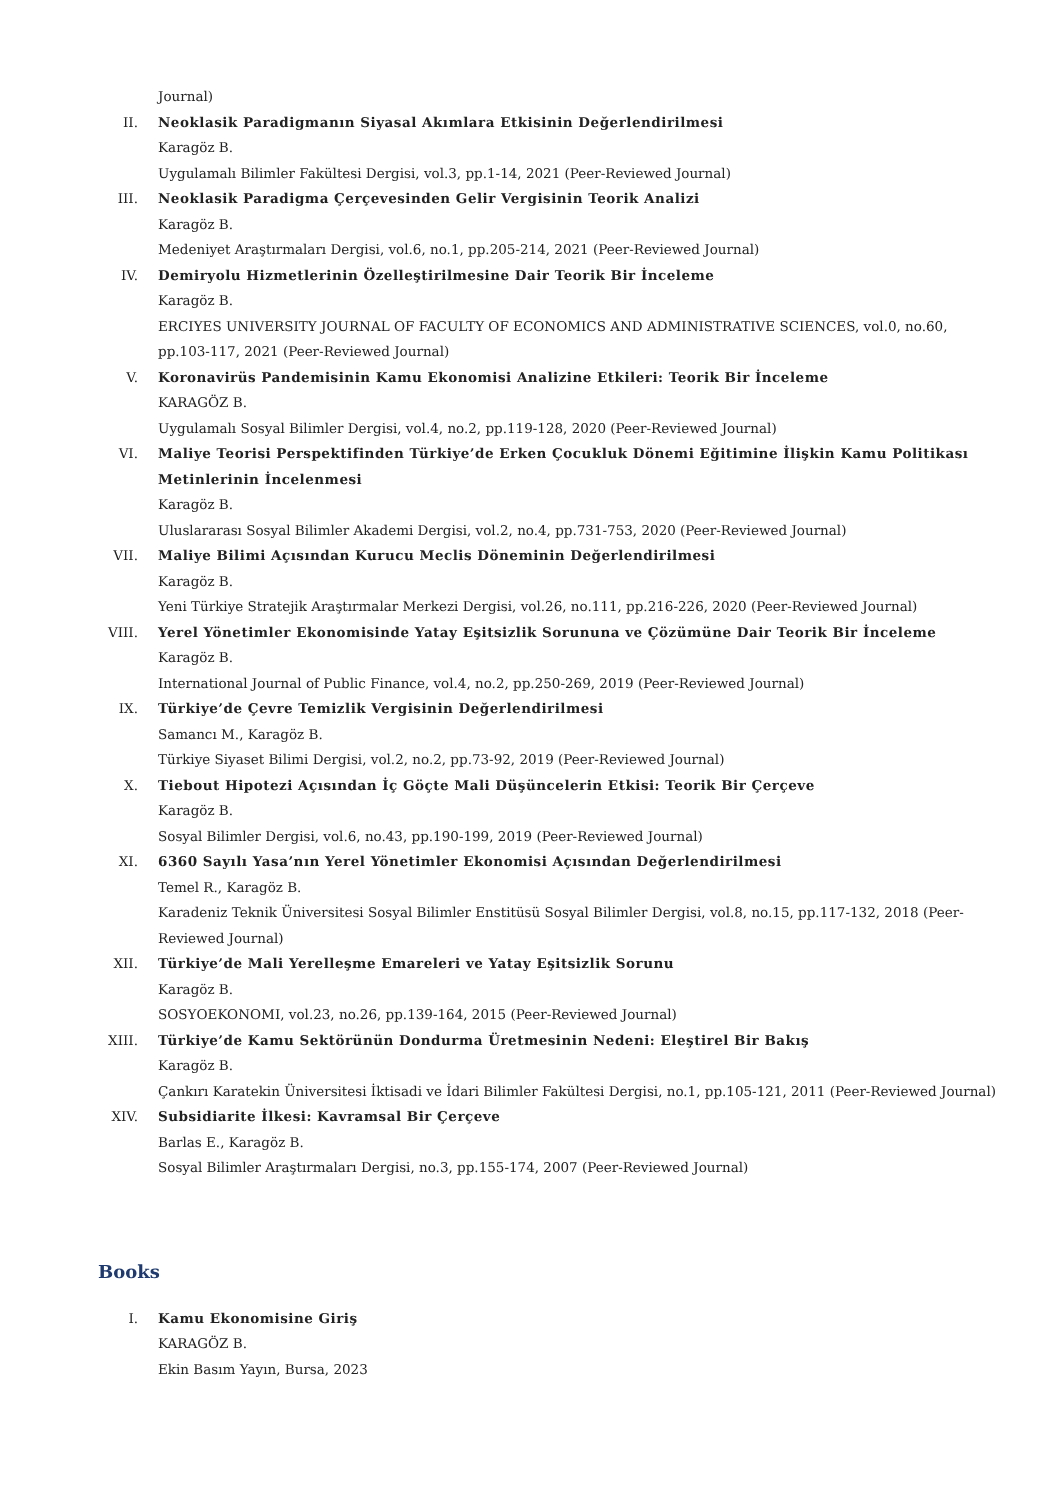Journal)
II. Neoklasik Paradigmanın Siyasal Akımlara Etkisinin Değerlendirilmesi
Karagöz B.
Uygulamalı Bilimler Fakültesi Dergisi, vol.3, pp.1-14, 2021 (Peer-Reviewed Journal)
III. Neoklasik Paradigma Çerçevesinden Gelir Vergisinin Teorik Analizi
Karagöz B.
Medeniyet Araştırmaları Dergisi, vol.6, no.1, pp.205-214, 2021 (Peer-Reviewed Journal)
IV. Demiryolu Hizmetlerinin Özelleştirilmesine Dair Teorik Bir İnceleme
Karagöz B.
ERCIYES UNIVERSITY JOURNAL OF FACULTY OF ECONOMICS AND ADMINISTRATIVE SCIENCES, vol.0, no.60, pp.103-117, 2021 (Peer-Reviewed Journal)
V. Koronavirüs Pandemisinin Kamu Ekonomisi Analizine Etkileri: Teorik Bir İnceleme
KARAGÖZ B.
Uygulamalı Sosyal Bilimler Dergisi, vol.4, no.2, pp.119-128, 2020 (Peer-Reviewed Journal)
VI. Maliye Teorisi Perspektifinden Türkiye’de Erken Çocukluk Dönemi Eğitimine İlişkin Kamu Politikası Metinlerinin İncelenmesi
Karagöz B.
Uluslararası Sosyal Bilimler Akademi Dergisi, vol.2, no.4, pp.731-753, 2020 (Peer-Reviewed Journal)
VII. Maliye Bilimi Açısından Kurucu Meclis Döneminin Değerlendirilmesi
Karagöz B.
Yeni Türkiye Stratejik Araştırmalar Merkezi Dergisi, vol.26, no.111, pp.216-226, 2020 (Peer-Reviewed Journal)
VIII. Yerel Yönetimler Ekonomisinde Yatay Eşitsizlik Sorununa ve Çözümüne Dair Teorik Bir İnceleme
Karagöz B.
International Journal of Public Finance, vol.4, no.2, pp.250-269, 2019 (Peer-Reviewed Journal)
IX. Türkiye’de Çevre Temizlik Vergisinin Değerlendirilmesi
Samancı M., Karagöz B.
Türkiye Siyaset Bilimi Dergisi, vol.2, no.2, pp.73-92, 2019 (Peer-Reviewed Journal)
X. Tiebout Hipotezi Açısından İç Göçte Mali Düşüncelerin Etkisi: Teorik Bir Çerçeve
Karagöz B.
Sosyal Bilimler Dergisi, vol.6, no.43, pp.190-199, 2019 (Peer-Reviewed Journal)
XI. 6360 Sayılı Yasa’nın Yerel Yönetimler Ekonomisi Açısından Değerlendirilmesi
Temel R., Karagöz B.
Karadeniz Teknik Üniversitesi Sosyal Bilimler Enstitüsü Sosyal Bilimler Dergisi, vol.8, no.15, pp.117-132, 2018 (Peer-Reviewed Journal)
XII. Türkiye’de Mali Yerelleşme Emareleri ve Yatay Eşitsizlik Sorunu
Karagöz B.
SOSYOEKONOMI, vol.23, no.26, pp.139-164, 2015 (Peer-Reviewed Journal)
XIII. Türkiye’de Kamu Sektörünün Dondurma Üretmesinin Nedeni: Eleştirel Bir Bakış
Karagöz B.
Çankırı Karatekin Üniversitesi İktisadi ve İdari Bilimler Fakültesi Dergisi, no.1, pp.105-121, 2011 (Peer-Reviewed Journal)
XIV. Subsidiarite İlkesi: Kavramsal Bir Çerçeve
Barlas E., Karagöz B.
Sosyal Bilimler Araştırmaları Dergisi, no.3, pp.155-174, 2007 (Peer-Reviewed Journal)
Books
I. Kamu Ekonomisine Giriş
KARAGÖZ B.
Ekin Basım Yayın, Bursa, 2023